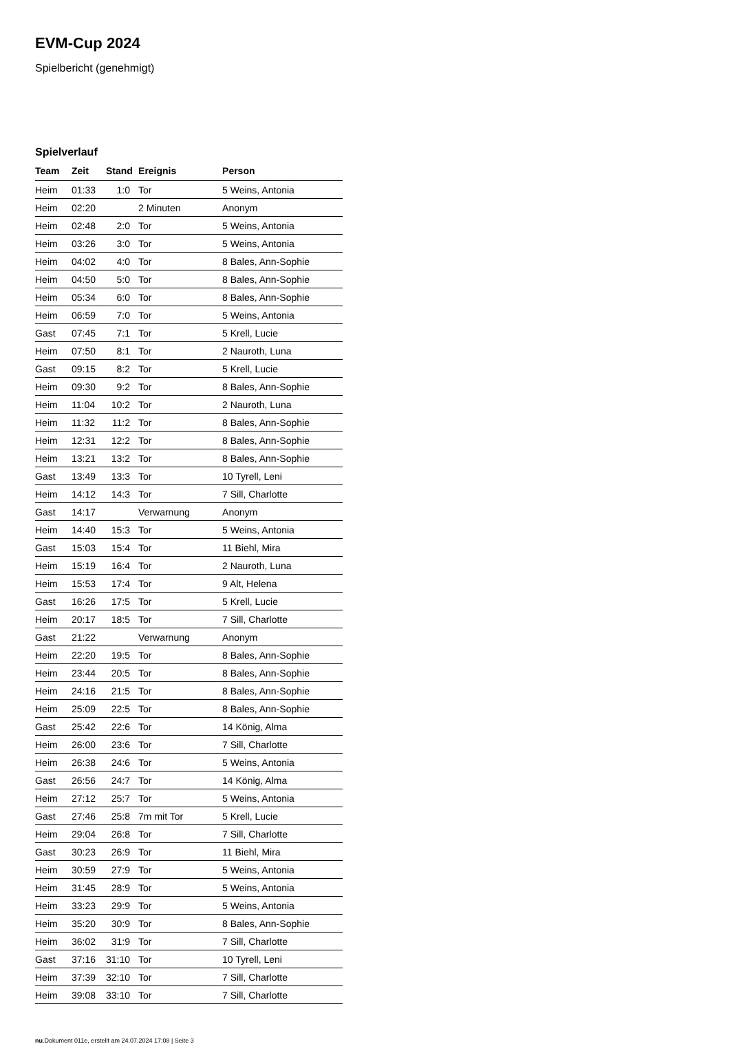EVM-Cup 2024
Spielbericht (genehmigt)
Spielverlauf
| Team | Zeit | Stand | Ereignis | Person |
| --- | --- | --- | --- | --- |
| Heim | 01:33 | 1:0 | Tor | 5 Weins, Antonia |
| Heim | 02:20 | | 2 Minuten | Anonym |
| Heim | 02:48 | 2:0 | Tor | 5 Weins, Antonia |
| Heim | 03:26 | 3:0 | Tor | 5 Weins, Antonia |
| Heim | 04:02 | 4:0 | Tor | 8 Bales, Ann-Sophie |
| Heim | 04:50 | 5:0 | Tor | 8 Bales, Ann-Sophie |
| Heim | 05:34 | 6:0 | Tor | 8 Bales, Ann-Sophie |
| Heim | 06:59 | 7:0 | Tor | 5 Weins, Antonia |
| Gast | 07:45 | 7:1 | Tor | 5 Krell, Lucie |
| Heim | 07:50 | 8:1 | Tor | 2 Nauroth, Luna |
| Gast | 09:15 | 8:2 | Tor | 5 Krell, Lucie |
| Heim | 09:30 | 9:2 | Tor | 8 Bales, Ann-Sophie |
| Heim | 11:04 | 10:2 | Tor | 2 Nauroth, Luna |
| Heim | 11:32 | 11:2 | Tor | 8 Bales, Ann-Sophie |
| Heim | 12:31 | 12:2 | Tor | 8 Bales, Ann-Sophie |
| Heim | 13:21 | 13:2 | Tor | 8 Bales, Ann-Sophie |
| Gast | 13:49 | 13:3 | Tor | 10 Tyrell, Leni |
| Heim | 14:12 | 14:3 | Tor | 7 Sill, Charlotte |
| Gast | 14:17 | | Verwarnung | Anonym |
| Heim | 14:40 | 15:3 | Tor | 5 Weins, Antonia |
| Gast | 15:03 | 15:4 | Tor | 11 Biehl, Mira |
| Heim | 15:19 | 16:4 | Tor | 2 Nauroth, Luna |
| Heim | 15:53 | 17:4 | Tor | 9 Alt, Helena |
| Gast | 16:26 | 17:5 | Tor | 5 Krell, Lucie |
| Heim | 20:17 | 18:5 | Tor | 7 Sill, Charlotte |
| Gast | 21:22 | | Verwarnung | Anonym |
| Heim | 22:20 | 19:5 | Tor | 8 Bales, Ann-Sophie |
| Heim | 23:44 | 20:5 | Tor | 8 Bales, Ann-Sophie |
| Heim | 24:16 | 21:5 | Tor | 8 Bales, Ann-Sophie |
| Heim | 25:09 | 22:5 | Tor | 8 Bales, Ann-Sophie |
| Gast | 25:42 | 22:6 | Tor | 14 König, Alma |
| Heim | 26:00 | 23:6 | Tor | 7 Sill, Charlotte |
| Heim | 26:38 | 24:6 | Tor | 5 Weins, Antonia |
| Gast | 26:56 | 24:7 | Tor | 14 König, Alma |
| Heim | 27:12 | 25:7 | Tor | 5 Weins, Antonia |
| Gast | 27:46 | 25:8 | 7m mit Tor | 5 Krell, Lucie |
| Heim | 29:04 | 26:8 | Tor | 7 Sill, Charlotte |
| Gast | 30:23 | 26:9 | Tor | 11 Biehl, Mira |
| Heim | 30:59 | 27:9 | Tor | 5 Weins, Antonia |
| Heim | 31:45 | 28:9 | Tor | 5 Weins, Antonia |
| Heim | 33:23 | 29:9 | Tor | 5 Weins, Antonia |
| Heim | 35:20 | 30:9 | Tor | 8 Bales, Ann-Sophie |
| Heim | 36:02 | 31:9 | Tor | 7 Sill, Charlotte |
| Gast | 37:16 | 31:10 | Tor | 10 Tyrell, Leni |
| Heim | 37:39 | 32:10 | Tor | 7 Sill, Charlotte |
| Heim | 39:08 | 33:10 | Tor | 7 Sill, Charlotte |
nu.Dokument 011e, erstellt am 24.07.2024 17:08 | Seite 3